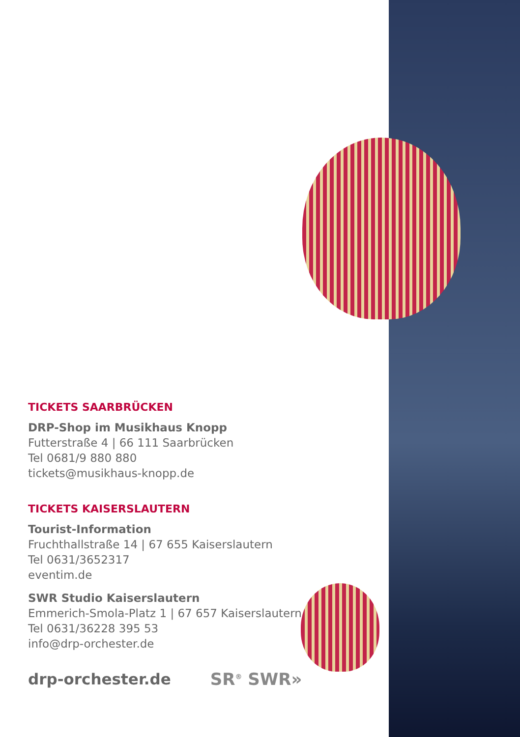TICKETS SAARBRÜCKEN
DRP-Shop im Musikhaus Knopp
Futterstraße 4 | 66 111 Saarbrücken
Tel 0681/9 880 880
tickets@musikhaus-knopp.de
TICKETS KAISERSLAUTERN
Tourist-Information
Fruchthallstraße 14 | 67 655 Kaiserslautern
Tel 0631/3652317
eventim.de
SWR Studio Kaiserslautern
Emmerich-Smola-Platz 1 | 67 657 Kaiserslautern
Tel 0631/36228 395 53
info@drp-orchester.de
drp-orchester.de SR<sup>®</sup> SWR»